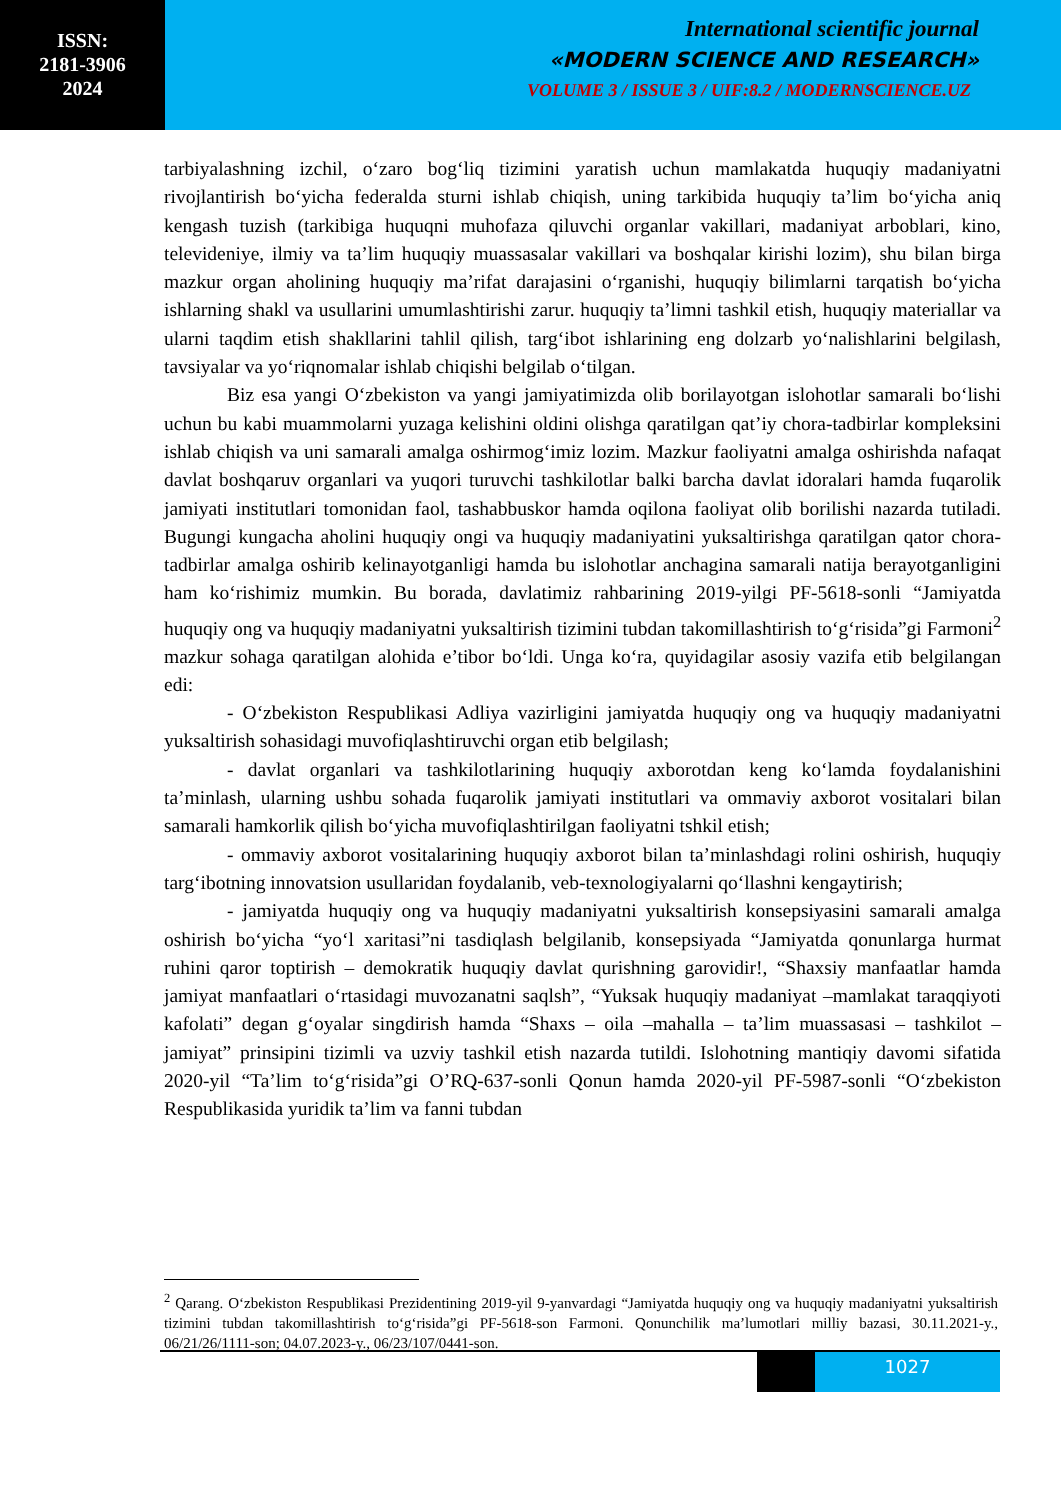ISSN:
2181-3906
2024
International scientific journal
«MODERN SCIENCE AND RESEARCH»
VOLUME 3 / ISSUE 3 / UIF:8.2 / MODERNSCIENCE.UZ
tarbiyalashning izchil, o‘zaro bog‘liq tizimini yaratish uchun mamlakatda huquqiy madaniyatni rivojlantirish bo‘yicha federalda sturni ishlab chiqish, uning tarkibida huquqiy ta’lim bo‘yicha aniq kengash tuzish (tarkibiga huquqni muhofaza qiluvchi organlar vakillari, madaniyat arboblari, kino, televideniye, ilmiy va ta’lim huquqiy muassasalar vakillari va boshqalar kirishi lozim), shu bilan birga mazkur organ aholining huquqiy ma’rifat darajasini o‘rganishi, huquqiy bilimlarni tarqatish bo‘yicha ishlarning shakl va usullarini umumlashtirishi zarur. huquqiy ta’limni tashkil etish, huquqiy materiallar va ularni taqdim etish shakllarini tahlil qilish, targ‘ibot ishlarining eng dolzarb yo‘nalishlarini belgilash, tavsiyalar va yo‘riqnomalar ishlab chiqishi belgilab o‘tilgan.
Biz esa yangi O‘zbekiston va yangi jamiyatimizda olib borilayotgan islohotlar samarali bo‘lishi uchun bu kabi muammolarni yuzaga kelishini oldini olishga qaratilgan qat’iy chora-tadbirlar kompleksini ishlab chiqish va uni samarali amalga oshirmog‘imiz lozim. Mazkur faoliyatni amalga oshirishda nafaqat davlat boshqaruv organlari va yuqori turuvchi tashkilotlar balki barcha davlat idoralari hamda fuqarolik jamiyati institutlari tomonidan faol, tashabbuskor hamda oqilona faoliyat olib borilishi nazarda tutiladi. Bugungi kungacha aholini huquqiy ongi va huquqiy madaniyatini yuksaltirishga qaratilgan qator chora-tadbirlar amalga oshirib kelinayotganligi hamda bu islohotlar anchagina samarali natija berayotganligini ham ko‘rishimiz mumkin. Bu borada, davlatimiz rahbarining 2019-yilgi PF-5618-sonli “Jamiyatda huquqiy ong va huquqiy madaniyatni yuksaltirish tizimini tubdan takomillashtirish to‘g‘risida”gi Farmoni<sup>2</sup> mazkur sohaga qaratilgan alohida e’tibor bo‘ldi. Unga ko‘ra, quyidagilar asosiy vazifa etib belgilangan edi:
- O‘zbekiston Respublikasi Adliya vazirligini jamiyatda huquqiy ong va huquqiy madaniyatni yuksaltirish sohasidagi muvofiqlashtiruvchi organ etib belgilash;
- davlat organlari va tashkilotlarining huquqiy axborotdan keng ko‘lamda foydalanishini ta’minlash, ularning ushbu sohada fuqarolik jamiyati institutlari va ommaviy axborot vositalari bilan samarali hamkorlik qilish bo‘yicha muvofiqlashtirilgan faoliyatni tshkil etish;
- ommaviy axborot vositalarining huquqiy axborot bilan ta’minlashdagi rolini oshirish, huquqiy targ‘ibotning innovatsion usullaridan foydalanib, veb-texnologiyalarni qo‘llashni kengaytirish;
- jamiyatda huquqiy ong va huquqiy madaniyatni yuksaltirish konsepsiyasini samarali amalga oshirish bo‘yicha “yo‘l xaritasi”ni tasdiqlash belgilanib, konsepsiyada “Jamiyatda qonunlarga hurmat ruhini qaror toptirish – demokratik huquqiy davlat qurishning garovidir!, “Shaxsiy manfaatlar hamda jamiyat manfaatlari o‘rtasidagi muvozanatni saqlsh”, “Yuksak huquqiy madaniyat –mamlakat taraqqiyoti kafolati” degan g‘oyalar singdirish hamda “Shaxs – oila –mahalla – ta’lim muassasasi – tashkilot – jamiyat” prinsipini tizimli va uzviy tashkil etish nazarda tutildi. Islohotning mantiqiy davomi sifatida 2020-yil “Ta’lim to‘g‘risida”gi O’RQ-637-sonli Qonun hamda 2020-yil PF-5987-sonli “O‘zbekiston Respublikasida yuridik ta’lim va fanni tubdan
<sup>2</sup> Qarang. O‘zbekiston Respublikasi Prezidentining 2019-yil 9-yanvardagi “Jamiyatda huquqiy ong va huquqiy madaniyatni yuksaltirish tizimini tubdan takomillashtirish to‘g‘risida”gi PF-5618-son Farmoni. Qonunchilik ma’lumotlari milliy bazasi, 30.11.2021-y., 06/21/26/1111-son; 04.07.2023-y., 06/23/107/0441-son.
1027